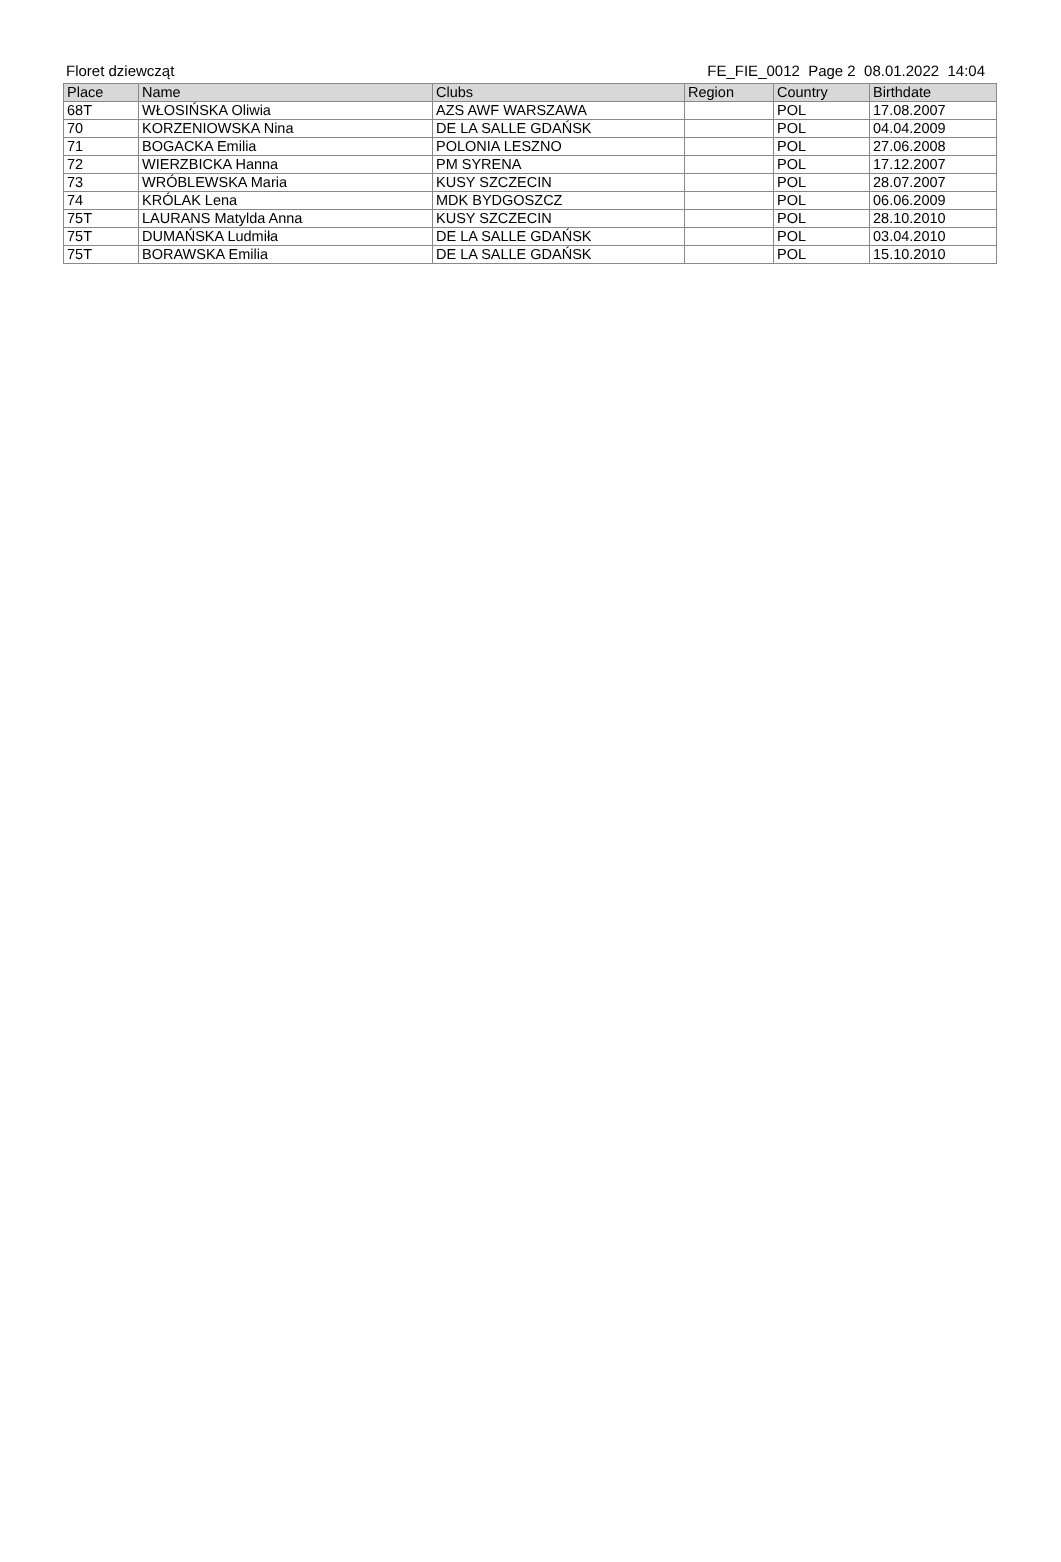Floret dziewcząt FE_FIE_0012 Page 2 08.01.2022 14:04
| Place | Name | Clubs | Region | Country | Birthdate |
| --- | --- | --- | --- | --- | --- |
| 68T | WŁOSIŃSKA Oliwia | AZS AWF WARSZAWA | | POL | 17.08.2007 |
| 70 | KORZENIOWSKA Nina | DE LA SALLE GDAŃSK | | POL | 04.04.2009 |
| 71 | BOGACKA Emilia | POLONIA LESZNO | | POL | 27.06.2008 |
| 72 | WIERZBICKA Hanna | PM SYRENA | | POL | 17.12.2007 |
| 73 | WRÓBLEWSKA Maria | KUSY SZCZECIN | | POL | 28.07.2007 |
| 74 | KRÓLAK Lena | MDK BYDGOSZCZ | | POL | 06.06.2009 |
| 75T | LAURANS Matylda Anna | KUSY SZCZECIN | | POL | 28.10.2010 |
| 75T | DUMAŃSKA Ludmiła | DE LA SALLE GDAŃSK | | POL | 03.04.2010 |
| 75T | BORAWSKA Emilia | DE LA SALLE GDAŃSK | | POL | 15.10.2010 |